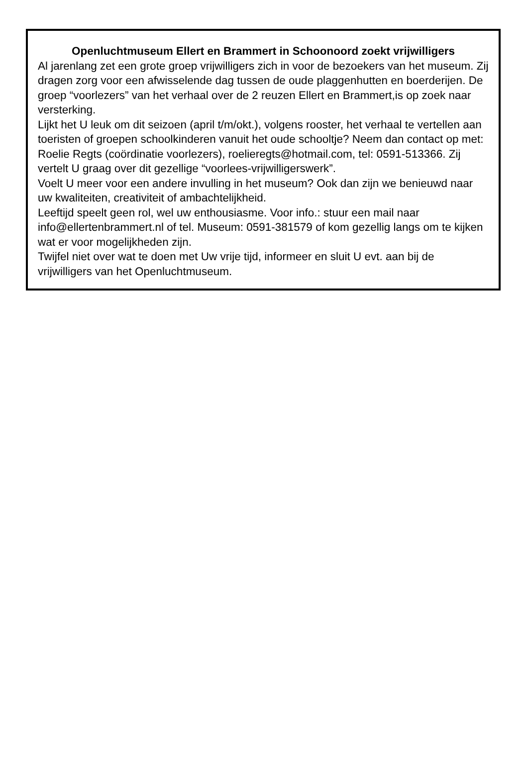Openluchtmuseum Ellert en Brammert in Schoonoord zoekt vrijwilligers
Al jarenlang zet een grote groep vrijwilligers zich in voor de bezoekers van het museum. Zij dragen zorg voor een afwisselende dag tussen de oude plaggenhutten en boerderijen. De groep “voorlezers” van het verhaal over de 2 reuzen Ellert en Brammert,is op zoek naar versterking.
Lijkt het U leuk om dit seizoen (april t/m/okt.), volgens rooster, het verhaal te vertellen aan toeristen of groepen schoolkinderen vanuit het oude schooltje? Neem dan contact op met: Roelie Regts (coördinatie voorlezers), roelieregts@hotmail.com, tel: 0591-513366. Zij vertelt U graag over dit gezellige “voorlees-vrijwilligerswerk”.
Voelt U meer voor een andere invulling in het museum? Ook dan zijn we benieuwd naar uw kwaliteiten, creativiteit of ambachtelijkheid.
Leeftijd speelt geen rol, wel uw enthousiasme. Voor info.: stuur een mail naar info@ellertenbrammert.nl of tel. Museum: 0591-381579 of kom gezellig langs om te kijken wat er voor mogelijkheden zijn.
Twijfel niet over wat te doen met Uw vrije tijd, informeer en sluit U evt. aan bij de vrijwilligers van het Openluchtmuseum.